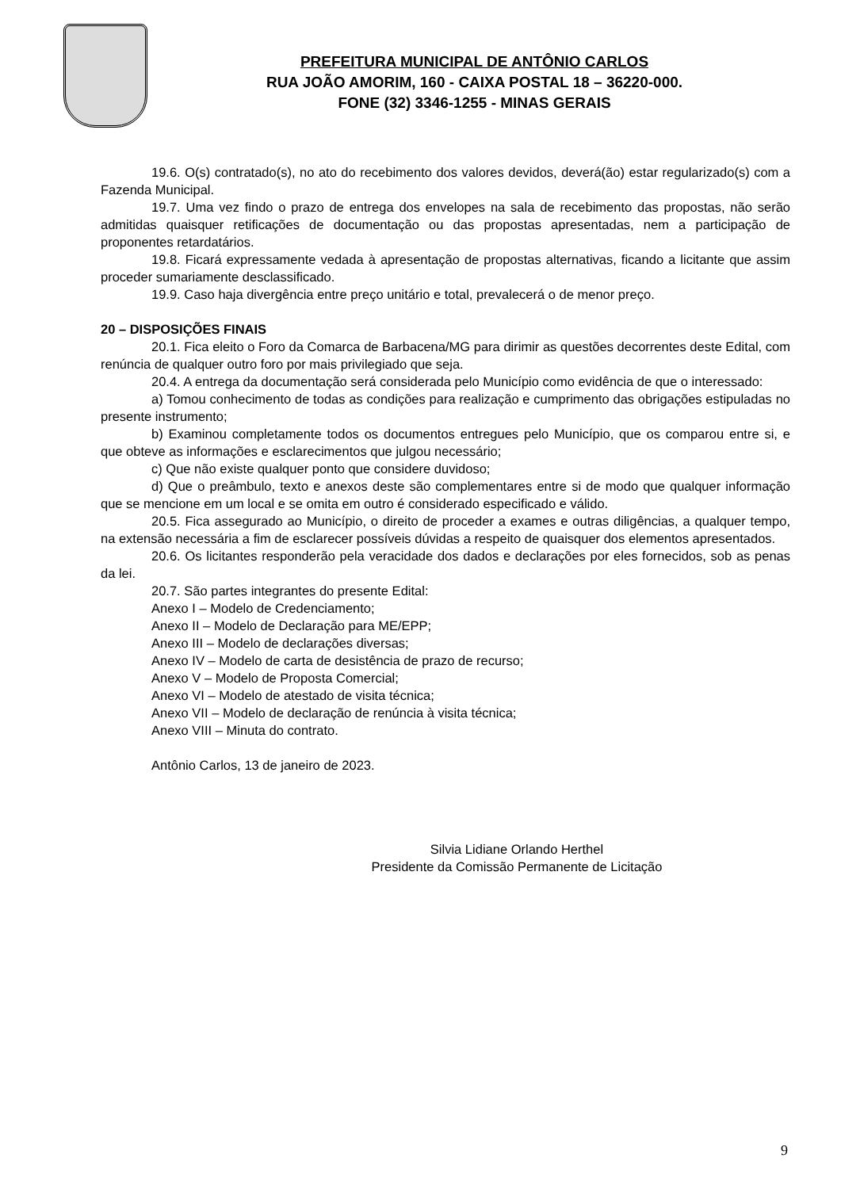PREFEITURA MUNICIPAL DE ANTÔNIO CARLOS
RUA JOÃO AMORIM, 160 - CAIXA POSTAL 18 – 36220-000.
FONE (32) 3346-1255 - MINAS GERAIS
19.6. O(s) contratado(s), no ato do recebimento dos valores devidos, deverá(ão) estar regularizado(s) com a Fazenda Municipal.
19.7. Uma vez findo o prazo de entrega dos envelopes na sala de recebimento das propostas, não serão admitidas quaisquer retificações de documentação ou das propostas apresentadas, nem a participação de proponentes retardatários.
19.8. Ficará expressamente vedada à apresentação de propostas alternativas, ficando a licitante que assim proceder sumariamente desclassificado.
19.9. Caso haja divergência entre preço unitário e total, prevalecerá o de menor preço.
20 – DISPOSIÇÕES FINAIS
20.1. Fica eleito o Foro da Comarca de Barbacena/MG para dirimir as questões decorrentes deste Edital, com renúncia de qualquer outro foro por mais privilegiado que seja.
20.4. A entrega da documentação será considerada pelo Município como evidência de que o interessado:
a) Tomou conhecimento de todas as condições para realização e cumprimento das obrigações estipuladas no presente instrumento;
b) Examinou completamente todos os documentos entregues pelo Município, que os comparou entre si, e que obteve as informações e esclarecimentos que julgou necessário;
c) Que não existe qualquer ponto que considere duvidoso;
d) Que o preâmbulo, texto e anexos deste são complementares entre si de modo que qualquer informação que se mencione em um local e se omita em outro é considerado especificado e válido.
20.5. Fica assegurado ao Município, o direito de proceder a exames e outras diligências, a qualquer tempo, na extensão necessária a fim de esclarecer possíveis dúvidas a respeito de quaisquer dos elementos apresentados.
20.6. Os licitantes responderão pela veracidade dos dados e declarações por eles fornecidos, sob as penas da lei.
20.7. São partes integrantes do presente Edital:
Anexo I – Modelo de Credenciamento;
Anexo II – Modelo de Declaração para ME/EPP;
Anexo III – Modelo de declarações diversas;
Anexo IV – Modelo de carta de desistência de prazo de recurso;
Anexo V – Modelo de Proposta Comercial;
Anexo VI – Modelo de atestado de visita técnica;
Anexo VII – Modelo de declaração de renúncia à visita técnica;
Anexo VIII – Minuta do contrato.
Antônio Carlos, 13 de janeiro de 2023.
Silvia Lidiane Orlando Herthel
Presidente da Comissão Permanente de Licitação
9